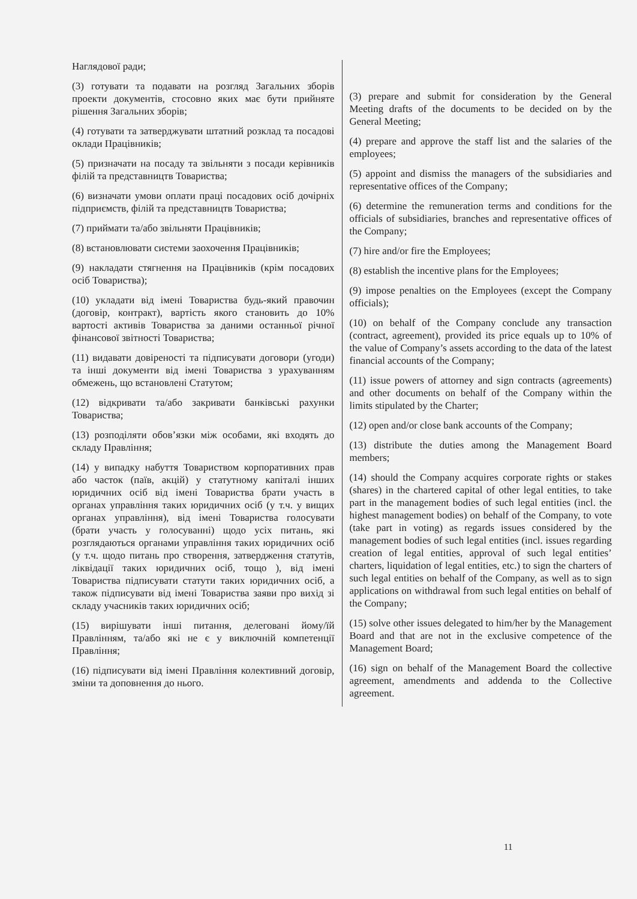Наглядової ради;
(3) готувати та подавати на розгляд Загальних зборів проекти документів, стосовно яких має бути прийняте рішення Загальних зборів;
(4) готувати та затверджувати штатний розклад та посадові оклади Працівників;
(5) призначати на посаду та звільняти з посади керівників філій та представництв Товариства;
(6) визначати умови оплати праці посадових осіб дочірніх підприємств, філій та представництв Товариства;
(7) приймати та/або звільняти Працівників;
(8) встановлювати системи заохочення Працівників;
(9) накладати стягнення на Працівників (крім посадових осіб Товариства);
(10) укладати від імені Товариства будь-який правочин (договір, контракт), вартість якого становить до 10% вартості активів Товариства за даними останньої річної фінансової звітності Товариства;
(11) видавати довіреності та підписувати договори (угоди) та інші документи від імені Товариства з урахуванням обмежень, що встановлені Статутом;
(12) відкривати та/або закривати банківські рахунки Товариства;
(13) розподіляти обов’язки між особами, які входять до складу Правління;
(14) у випадку набуття Товариством корпоративних прав або часток (паїв, акцій) у статутному капіталі інших юридичних осіб від імені Товариства брати участь в органах управління таких юридичних осіб (у т.ч. у вищих органах управління), від імені Товариства голосувати (брати участь у голосуванні) щодо усіх питань, які розглядаються органами управління таких юридичних осіб (у т.ч. щодо питань про створення, затвердження статутів, ліквідації таких юридичних осіб, тощо ), від імені Товариства підписувати статути таких юридичних осіб, а також підписувати від імені Товариства заяви про вихід зі складу учасників таких юридичних осіб;
(15) вирішувати інші питання, делеговані йому/їй Правлінням, та/або які не є у виключній компетенції Правління;
(16) підписувати від імені Правління колективний договір, зміни та доповнення до нього.
(3) prepare and submit for consideration by the General Meeting drafts of the documents to be decided on by the General Meeting;
(4) prepare and approve the staff list and the salaries of the employees;
(5) appoint and dismiss the managers of the subsidiaries and representative offices of the Company;
(6) determine the remuneration terms and conditions for the officials of subsidiaries, branches and representative offices of the Company;
(7) hire and/or fire the Employees;
(8) establish the incentive plans for the Employees;
(9) impose penalties on the Employees (except the Company officials);
(10) on behalf of the Company conclude any transaction (contract, agreement), provided its price equals up to 10% of the value of Company’s assets according to the data of the latest financial accounts of the Company;
(11) issue powers of attorney and sign contracts (agreements) and other documents on behalf of the Company within the limits stipulated by the Charter;
(12) open and/or close bank accounts of the Company;
(13) distribute the duties among the Management Board members;
(14) should the Company acquires corporate rights or stakes (shares) in the chartered capital of other legal entities, to take part in the management bodies of such legal entities (incl. the highest management bodies) on behalf of the Company, to vote (take part in voting) as regards issues considered by the management bodies of such legal entities (incl. issues regarding creation of legal entities, approval of such legal entities’ charters, liquidation of legal entities, etc.) to sign the charters of such legal entities on behalf of the Company, as well as to sign applications on withdrawal from such legal entities on behalf of the Company;
(15) solve other issues delegated to him/her by the Management Board and that are not in the exclusive competence of the Management Board;
(16) sign on behalf of the Management Board the collective agreement, amendments and addenda to the Collective agreement.
11